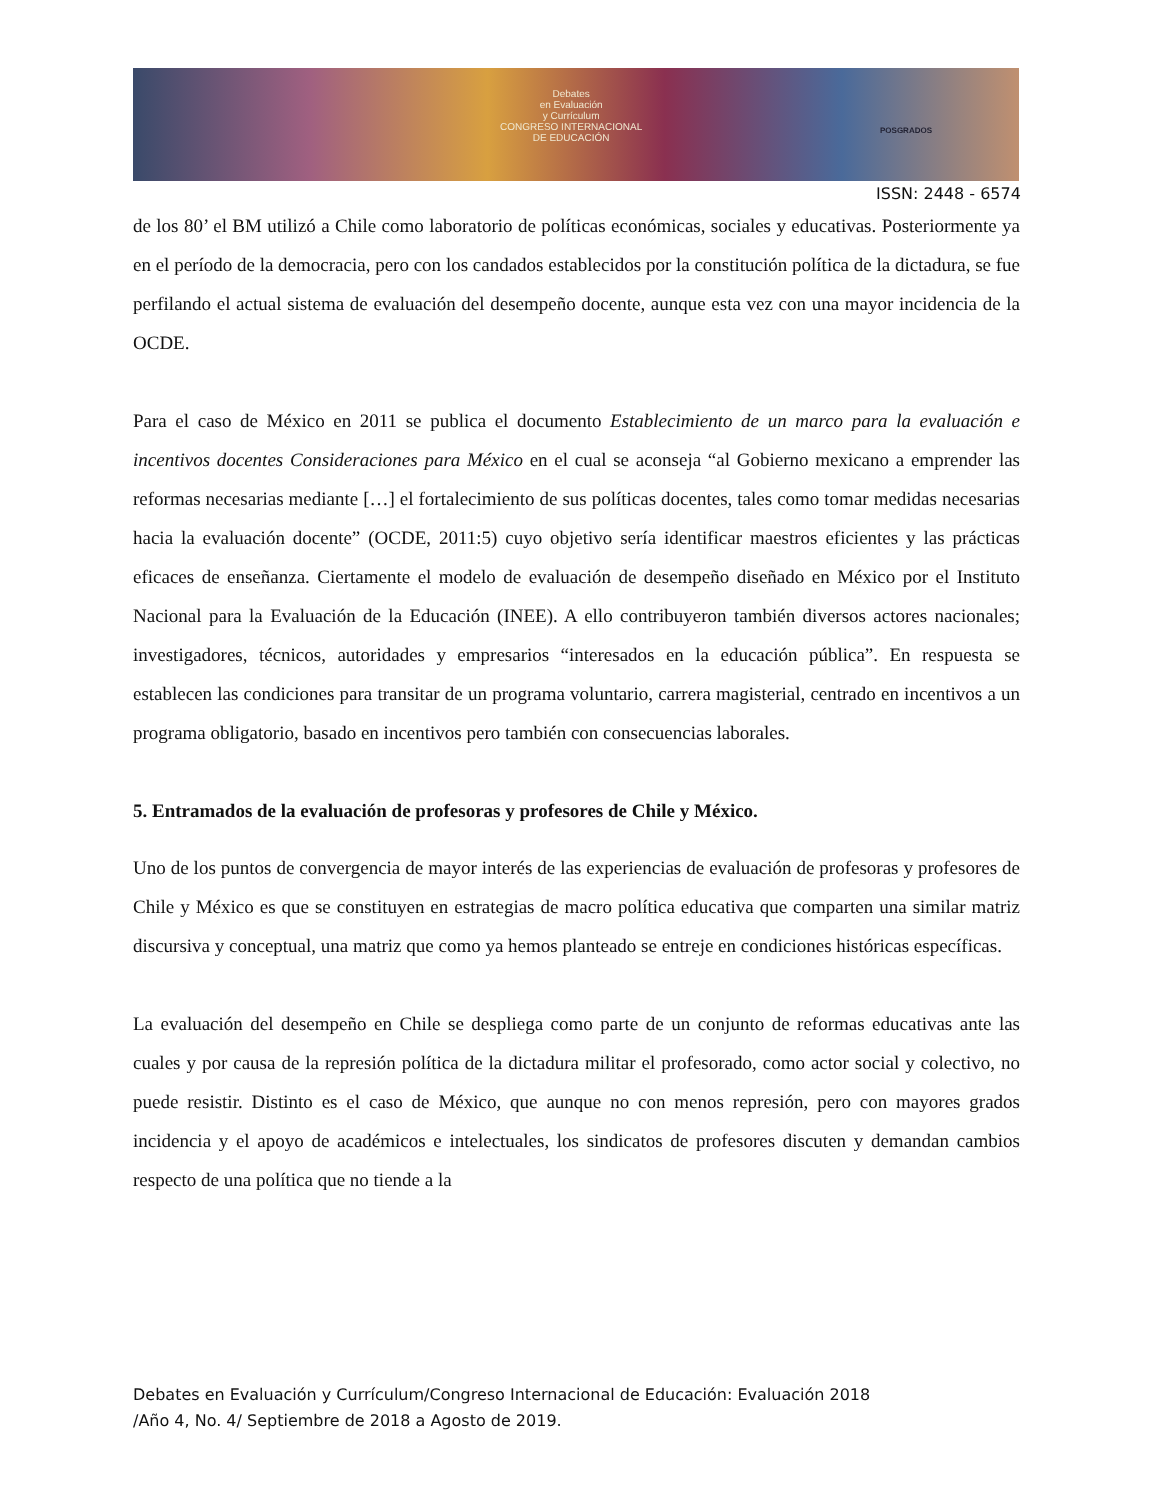Debates
en Evaluación
y Currículum
CONGRESO INTERNACIONAL
DE EDUCACIÓN
POSGRADOS
ISSN: 2448 - 6574
de los 80’ el BM utilizó a Chile como laboratorio de políticas económicas, sociales y educativas. Posteriormente ya en el período de la democracia, pero con los candados establecidos por la constitución política de la dictadura, se fue perfilando el actual sistema de evaluación del desempeño docente, aunque esta vez con una mayor incidencia de la OCDE.
Para el caso de México en 2011 se publica el documento Establecimiento de un marco para la evaluación e incentivos docentes Consideraciones para México en el cual se aconseja “al Gobierno mexicano a emprender las reformas necesarias mediante […] el fortalecimiento de sus políticas docentes, tales como tomar medidas necesarias hacia la evaluación docente” (OCDE, 2011:5) cuyo objetivo sería identificar maestros eficientes y las prácticas eficaces de enseñanza. Ciertamente el modelo de evaluación de desempeño diseñado en México por el Instituto Nacional para la Evaluación de la Educación (INEE). A ello contribuyeron también diversos actores nacionales; investigadores, técnicos, autoridades y empresarios “interesados en la educación pública”. En respuesta se establecen las condiciones para transitar de un programa voluntario, carrera magisterial, centrado en incentivos a un programa obligatorio, basado en incentivos pero también con consecuencias laborales.
5. Entramados de la evaluación de profesoras y profesores de Chile y México.
Uno de los puntos de convergencia de mayor interés de las experiencias de evaluación de profesoras y profesores de Chile y México es que se constituyen en estrategias de macro política educativa que comparten una similar matriz discursiva y conceptual, una matriz que como ya hemos planteado se entreje en condiciones históricas específicas.
La evaluación del desempeño en Chile se despliega como parte de un conjunto de reformas educativas ante las cuales y por causa de la represión política de la dictadura militar el profesorado, como actor social y colectivo, no puede resistir. Distinto es el caso de México, que aunque no con menos represión, pero con mayores grados incidencia y el apoyo de académicos e intelectuales, los sindicatos de profesores discuten y demandan cambios respecto de una política que no tiende a la
Debates en Evaluación y Currículum/Congreso Internacional de Educación: Evaluación 2018
/Año 4, No. 4/ Septiembre de 2018 a Agosto de 2019.